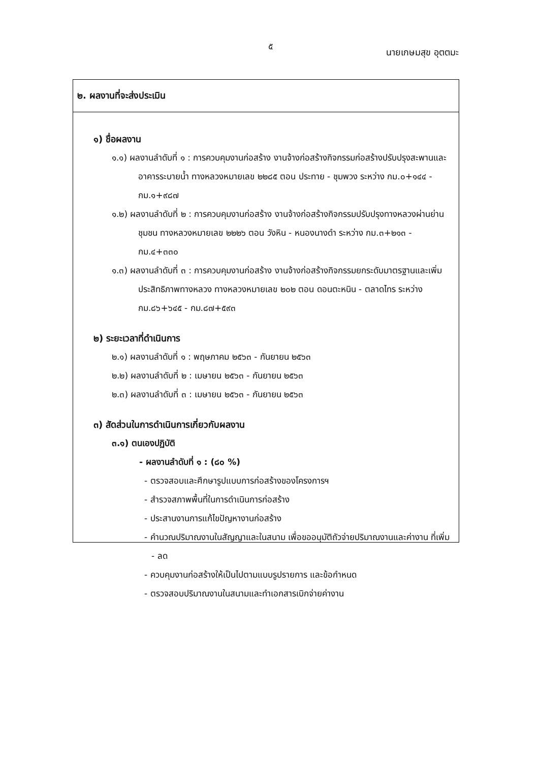๕
นายเกษมสุข อุตตมะ
๒. ผลงานที่จะส่งประเมิน
๑) ชื่อผลงาน
๑.๑) ผลงานลำดับที่ ๑ : การควบคุมงานก่อสร้าง งานจ้างก่อสร้างกิจกรรมก่อสร้างปรับปรุงสะพานและอาคารระบายน้ำ ทางหลวงหมายเลข ๒๒๘๕ ตอน ประทาย - ชุมพวง ระหว่าง กม.๐+๑๔๔ - กม.๑+๙๘๗
๑.๒) ผลงานลำดับที่ ๒ : การควบคุมงานก่อสร้าง งานจ้างก่อสร้างกิจกรรมปรับปรุงทางหลวงผ่านย่านชุมชน ทางหลวงหมายเลข ๒๒๒๖ ตอน วังหิน - หนองนางดำ ระหว่าง กม.๓+๒๑๓ - กม.๔+๓๓๐
๑.๓) ผลงานลำดับที่ ๓ : การควบคุมงานก่อสร้าง งานจ้างก่อสร้างกิจกรรมยกระดับมาตรฐานและเพิ่มประสิทธิภาพทางหลวง ทางหลวงหมายเลข ๒๐๒ ตอน ดอนตะหนิน - ตลาดไทร ระหว่าง กม.๘๖+๖๔๕ - กม.๘๗+๕๙๓
๒) ระยะเวลาที่ดำเนินการ
๒.๑) ผลงานลำดับที่ ๑ : พฤษภาคม ๒๕๖๓ - กันยายน ๒๕๖๓
๒.๒) ผลงานลำดับที่ ๒ : เมษายน ๒๕๖๓ - กันยายน ๒๕๖๓
๒.๓) ผลงานลำดับที่ ๓ : เมษายน ๒๕๖๓ - กันยายน ๒๕๖๓
๓) สัดส่วนในการดำเนินการเกี่ยวกับผลงาน
๓.๑) ตนเองปฏิบัติ
- ผลงานลำดับที่ ๑ : (๘๐ %)
- ตรวจสอบและศึกษารูปแบบการก่อสร้างของโครงการฯ
- สำรวจสภาพพื้นที่ในการดำเนินการก่อสร้าง
- ประสานงานการแก้ไขปัญหางานก่อสร้าง
- คำนวณปริมาณงานในสัญญาและในสนาม เพื่อขออนุมัติถัวจ่ายปริมาณงานและค่างาน ที่เพิ่ม - ลด
- ควบคุมงานก่อสร้างให้เป็นไปตามแบบรูปรายการ และข้อกำหนด
- ตรวจสอบปริมาณงานในสนามและทำเอกสารเบิกจ่ายค่างาน